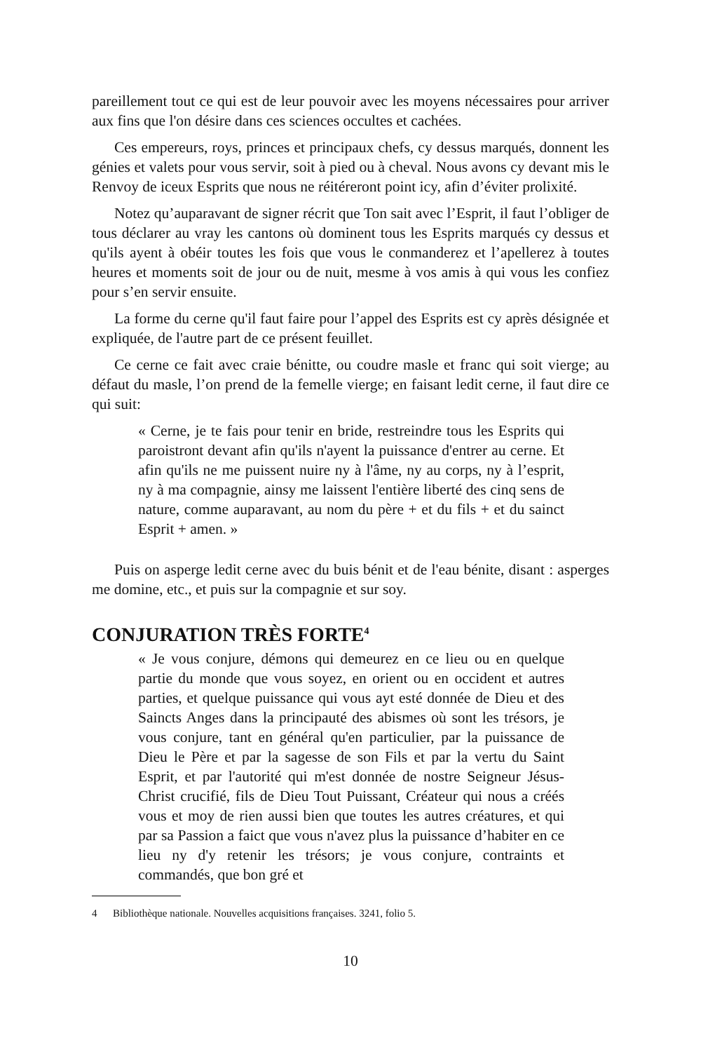pareillement tout ce qui est de leur pouvoir avec les moyens nécessaires pour arriver aux fins que l'on désire dans ces sciences occultes et cachées.
Ces empereurs, roys, princes et principaux chefs, cy dessus marqués, donnent les génies et valets pour vous servir, soit à pied ou à cheval. Nous avons cy devant mis le Renvoy de iceux Esprits que nous ne réitéreront point icy, afin d’éviter prolixité.
Notez qu’auparavant de signer récrit que Ton sait avec l’Esprit, il faut l’obliger de tous déclarer au vray les cantons où dominent tous les Esprits marqués cy dessus et qu'ils ayent à obéir toutes les fois que vous le conmanderez et l’apellerez à toutes heures et moments soit de jour ou de nuit, mesme à vos amis à qui vous les confiez pour s’en servir ensuite.
La forme du cerne qu'il faut faire pour l’appel des Esprits est cy après désignée et expliquée, de l'autre part de ce présent feuillet.
Ce cerne ce fait avec craie bénitte, ou coudre masle et franc qui soit vierge; au défaut du masle, l’on prend de la femelle vierge; en faisant ledit cerne, il faut dire ce qui suit:
« Cerne, je te fais pour tenir en bride, restreindre tous les Esprits qui paroistront devant afin qu'ils n'ayent la puissance d'entrer au cerne. Et afin qu'ils ne me puissent nuire ny à l'âme, ny au corps, ny à l’esprit, ny à ma compagnie, ainsy me laissent l'entière liberté des cinq sens de nature, comme auparavant, au nom du père + et du fils + et du sainct Esprit + amen. »
Puis on asperge ledit cerne avec du buis bénit et de l'eau bénite, disant : asperges me domine, etc., et puis sur la compagnie et sur soy.
CONJURATION TRÈS FORTE<sup>4</sup>
« Je vous conjure, démons qui demeurez en ce lieu ou en quelque partie du monde que vous soyez, en orient ou en occident et autres parties, et quelque puissance qui vous ayt esté donnée de Dieu et des Saincts Anges dans la principauté des abismes où sont les trésors, je vous conjure, tant en général qu'en particulier, par la puissance de Dieu le Père et par la sagesse de son Fils et par la vertu du Saint Esprit, et par l'autorité qui m'est donnée de nostre Seigneur Jésus-Christ crucifié, fils de Dieu Tout Puissant, Créateur qui nous a créés vous et moy de rien aussi bien que toutes les autres créatures, et qui par sa Passion a faict que vous n'avez plus la puissance d’habiter en ce lieu ny d'y retenir les trésors; je vous conjure, contraints et commandés, que bon gré et
4 Bibliothèque nationale. Nouvelles acquisitions françaises. 3241, folio 5.
10